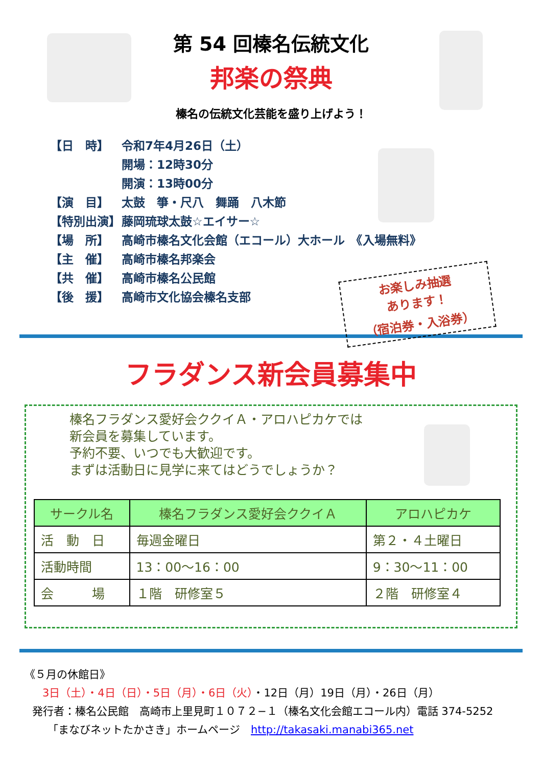第 54 回榛名伝統文化
邦楽の祭典
榛名の伝統文化芸能を盛り上げよう！
【日　時】 令和7年4月26日（土）
開場：12時30分
開演：13時00分
【演　目】 太鼓　箏・尺八　舞踊　八木節
【特別出演】 藤岡琉球太鼓☆エイサー☆
【場　所】 高崎市榛名文化会館（エコール）大ホール　《入場無料》
【主　催】 高崎市榛名邦楽会
【共　催】 高崎市榛名公民館
【後　援】 高崎市文化協会榛名支部
お楽しみ抽選
あります！
（宿泊券・入浴券）
フラダンス新会員募集中
榛名フラダンス愛好会ククイＡ・アロハピカケでは
新会員を募集しています。
予約不要、いつでも大歓迎です。
まずは活動日に見学に来てはどうでしょうか？
| サークル名 | 榛名フラダンス愛好会ククイＡ | アロハピカケ |
| --- | --- | --- |
| 活 動 日 | 毎週金曜日 | 第２・４土曜日 |
| 活動時間 | 13：00～16：00 | 9：30～11：00 |
| 会 場 | １階 研修室５ | ２階 研修室４ |
《５月の休館日》
3日（土）・4日（日）・5日（月）・6日（火）・12日（月）19日（月）・26日（月）
発行者：榛名公民館　高崎市上里見町１０７２−１（榛名文化会館エコール内）電話 374-5252
「まなびネットたかさき」ホームページ　http://takasaki.manabi365.net